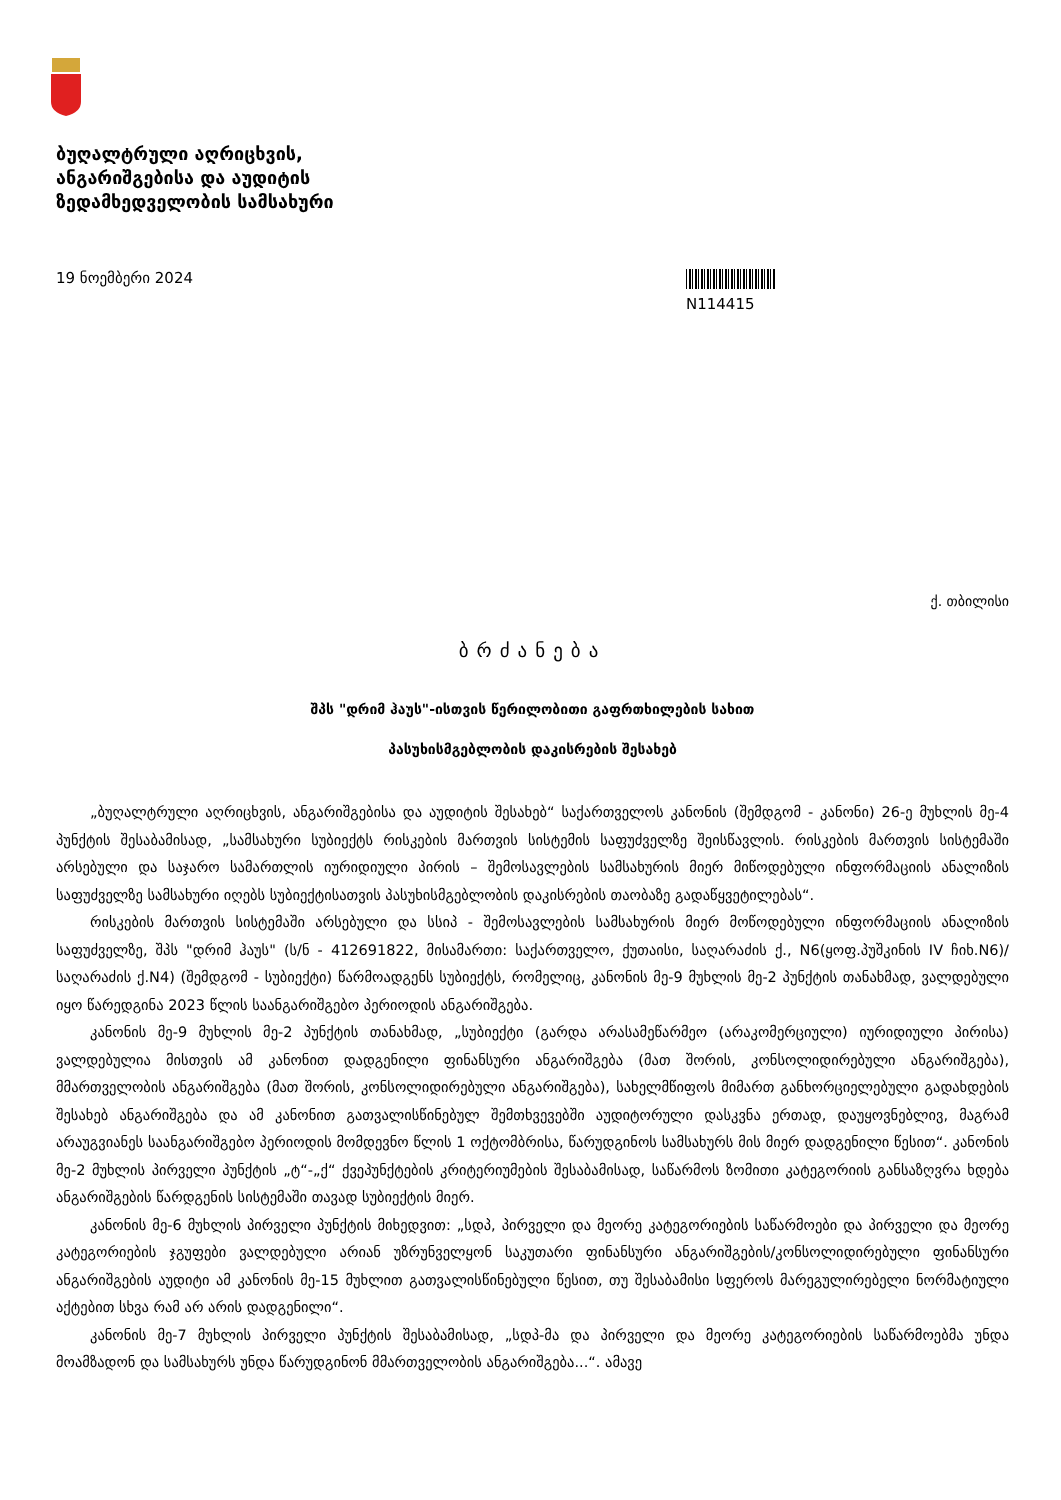ბუღალტრული აღრიცხვის,
ანგარიშგებისა და აუდიტის
ზედამხედველობის სამსახური
19 ნოემბერი 2024
N114415
ქ. თბილისი
ბრძანება
შპს "დრიმ ჰაუს"-ისთვის წერილობითი გაფრთხილების სახით
პასუხისმგებლობის დაკისრების შესახებ
„ბუღალტრული აღრიცხვის, ანგარიშგებისა და აუდიტის შესახებ“ საქართველოს კანონის (შემდგომ - კანონი) 26-ე მუხლის მე-4 პუნქტის შესაბამისად, „სამსახური სუბიექტს რისკების მართვის სისტემის საფუძველზე შეისწავლის. რისკების მართვის სისტემაში არსებული და საჯარო სამართლის იურიდიული პირის – შემოსავლების სამსახურის მიერ მიწოდებული ინფორმაციის ანალიზის საფუძველზე სამსახური იღებს სუბიექტისათვის პასუხისმგებლობის დაკისრების თაობაზე გადაწყვეტილებას“.
რისკების მართვის სისტემაში არსებული და სსიპ - შემოსავლების სამსახურის მიერ მოწოდებული ინფორმაციის ანალიზის საფუძველზე, შპს "დრიმ ჰაუს" (ს/ნ - 412691822, მისამართი: საქართველო, ქუთაისი, საღარაძის ქ., N6(ყოფ.პუშკინის IV ჩიხ.N6)/საღარაძის ქ.N4) (შემდგომ - სუბიექტი) წარმოადგენს სუბიექტს, რომელიც, კანონის მე-9 მუხლის მე-2 პუნქტის თანახმად, ვალდებული იყო წარედგინა 2023 წლის საანგარიშგებო პერიოდის ანგარიშგება.
კანონის მე-9 მუხლის მე-2 პუნქტის თანახმად, „სუბიექტი (გარდა არასამეწარმეო (არაკომერციული) იურიდიული პირისა) ვალდებულია მისთვის ამ კანონით დადგენილი ფინანსური ანგარიშგება (მათ შორის, კონსოლიდირებული ანგარიშგება), მმართველობის ანგარიშგება (მათ შორის, კონსოლიდირებული ანგარიშგება), სახელმწიფოს მიმართ განხორციელებული გადახდების შესახებ ანგარიშგება და ამ კანონით გათვალისწინებულ შემთხვევებში აუდიტორული დასკვნა ერთად, დაუყოვნებლივ, მაგრამ არაუგვიანეს საანგარიშგებო პერიოდის მომდევნო წლის 1 ოქტომბრისა, წარუდგინოს სამსახურს მის მიერ დადგენილი წესით“. კანონის მე-2 მუხლის პირველი პუნქტის „ტ“-„ქ“ ქვეპუნქტების კრიტერიუმების შესაბამისად, საწარმოს ზომითი კატეგორიის განსაზღვრა ხდება ანგარიშგების წარდგენის სისტემაში თავად სუბიექტის მიერ.
კანონის მე-6 მუხლის პირველი პუნქტის მიხედვით: „სდპ, პირველი და მეორე კატეგორიების საწარმოები და პირველი და მეორე კატეგორიების ჯგუფები ვალდებული არიან უზრუნველყონ საკუთარი ფინანსური ანგარიშგების/კონსოლიდირებული ფინანსური ანგარიშგების აუდიტი ამ კანონის მე-15 მუხლით გათვალისწინებული წესით, თუ შესაბამისი სფეროს მარეგულირებელი ნორმატიული აქტებით სხვა რამ არ არის დადგენილი“.
კანონის მე-7 მუხლის პირველი პუნქტის შესაბამისად, „სდპ-მა და პირველი და მეორე კატეგორიების საწარმოებმა უნდა მოამზადონ და სამსახურს უნდა წარუდგინონ მმართველობის ანგარიშგება...“. ამავე